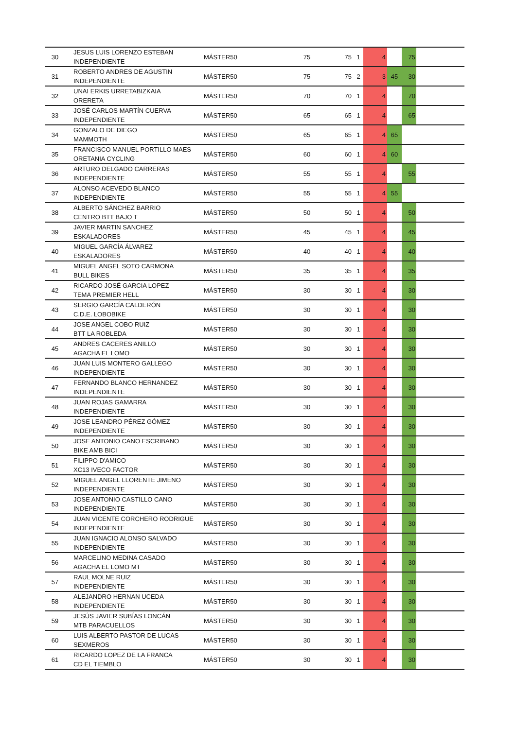| 30 | JESUS LUIS LORENZO ESTEBAN INDEPENDIENTE | MÁSTER50 | 75 | 75 | 1 | 4 | | 75 | |
| 31 | ROBERTO ANDRES DE AGUSTIN INDEPENDIENTE | MÁSTER50 | 75 | 75 | 2 | 3 | 45 | 30 | |
| 32 | UNAI ERKIS URRETABIZKAIA ORERETA | MÁSTER50 | 70 | 70 | 1 | 4 | | 70 | |
| 33 | JOSÉ CARLOS MARTÍN CUERVA INDEPENDIENTE | MÁSTER50 | 65 | 65 | 1 | 4 | | 65 | |
| 34 | GONZALO DE DIEGO MAMMOTH | MÁSTER50 | 65 | 65 | 1 | 4 | 65 | | |
| 35 | FRANCISCO MANUEL PORTILLO MAES ORETANIA CYCLING | MÁSTER50 | 60 | 60 | 1 | 4 | 60 | | |
| 36 | ARTURO DELGADO CARRERAS INDEPENDIENTE | MÁSTER50 | 55 | 55 | 1 | 4 | | 55 | |
| 37 | ALONSO ACEVEDO BLANCO INDEPENDIENTE | MÁSTER50 | 55 | 55 | 1 | 4 | 55 | | |
| 38 | ALBERTO SÁNCHEZ BARRIO CENTRO BTT BAJO T | MÁSTER50 | 50 | 50 | 1 | 4 | | 50 | |
| 39 | JAVIER MARTIN SANCHEZ ESKALADORES | MÁSTER50 | 45 | 45 | 1 | 4 | | 45 | |
| 40 | MIGUEL GARCÍA ÁLVAREZ ESKALADORES | MÁSTER50 | 40 | 40 | 1 | 4 | | 40 | |
| 41 | MIGUEL ANGEL SOTO CARMONA BULL BIKES | MÁSTER50 | 35 | 35 | 1 | 4 | | 35 | |
| 42 | RICARDO JOSÉ GARCIA LOPEZ TEMA PREMIER HELL | MÁSTER50 | 30 | 30 | 1 | 4 | | 30 | |
| 43 | SERGIO GARCÍA CALDERÓN C.D.E. LOBOBIKE | MÁSTER50 | 30 | 30 | 1 | 4 | | 30 | |
| 44 | JOSE ANGEL COBO RUIZ BTT LA ROBLEDA | MÁSTER50 | 30 | 30 | 1 | 4 | | 30 | |
| 45 | ANDRES CACERES ANILLO AGACHA EL LOMO | MÁSTER50 | 30 | 30 | 1 | 4 | | 30 | |
| 46 | JUAN LUIS MONTERO GALLEGO INDEPENDIENTE | MÁSTER50 | 30 | 30 | 1 | 4 | | 30 | |
| 47 | FERNANDO BLANCO HERNANDEZ INDEPENDIENTE | MÁSTER50 | 30 | 30 | 1 | 4 | | 30 | |
| 48 | JUAN ROJAS GAMARRA INDEPENDIENTE | MÁSTER50 | 30 | 30 | 1 | 4 | | 30 | |
| 49 | JOSE LEANDRO PÉREZ GÓMEZ INDEPENDIENTE | MÁSTER50 | 30 | 30 | 1 | 4 | | 30 | |
| 50 | JOSE ANTONIO CANO ESCRIBANO BIKE AMB BICI | MÁSTER50 | 30 | 30 | 1 | 4 | | 30 | |
| 51 | FILIPPO D'AMICO XC13 IVECO FACTOR | MÁSTER50 | 30 | 30 | 1 | 4 | | 30 | |
| 52 | MIGUEL ANGEL LLORENTE JIMENO INDEPENDIENTE | MÁSTER50 | 30 | 30 | 1 | 4 | | 30 | |
| 53 | JOSE ANTONIO CASTILLO CANO INDEPENDIENTE | MÁSTER50 | 30 | 30 | 1 | 4 | | 30 | |
| 54 | JUAN VICENTE CORCHERO RODRIGUE INDEPENDIENTE | MÁSTER50 | 30 | 30 | 1 | 4 | | 30 | |
| 55 | JUAN IGNACIO ALONSO SALVADO INDEPENDIENTE | MÁSTER50 | 30 | 30 | 1 | 4 | | 30 | |
| 56 | MARCELINO MEDINA CASADO AGACHA EL LOMO MT | MÁSTER50 | 30 | 30 | 1 | 4 | | 30 | |
| 57 | RAUL MOLNE RUIZ INDEPENDIENTE | MÁSTER50 | 30 | 30 | 1 | 4 | | 30 | |
| 58 | ALEJANDRO HERNAN UCEDA INDEPENDIENTE | MÁSTER50 | 30 | 30 | 1 | 4 | | 30 | |
| 59 | JESÚS JAVIER SUBÍAS LONCÁN MTB PARACUELLOS | MÁSTER50 | 30 | 30 | 1 | 4 | | 30 | |
| 60 | LUIS ALBERTO PASTOR DE LUCAS SEXMEROS | MÁSTER50 | 30 | 30 | 1 | 4 | | 30 | |
| 61 | RICARDO LOPEZ DE LA FRANCA CD EL TIEMBLO | MÁSTER50 | 30 | 30 | 1 | 4 | | 30 | |